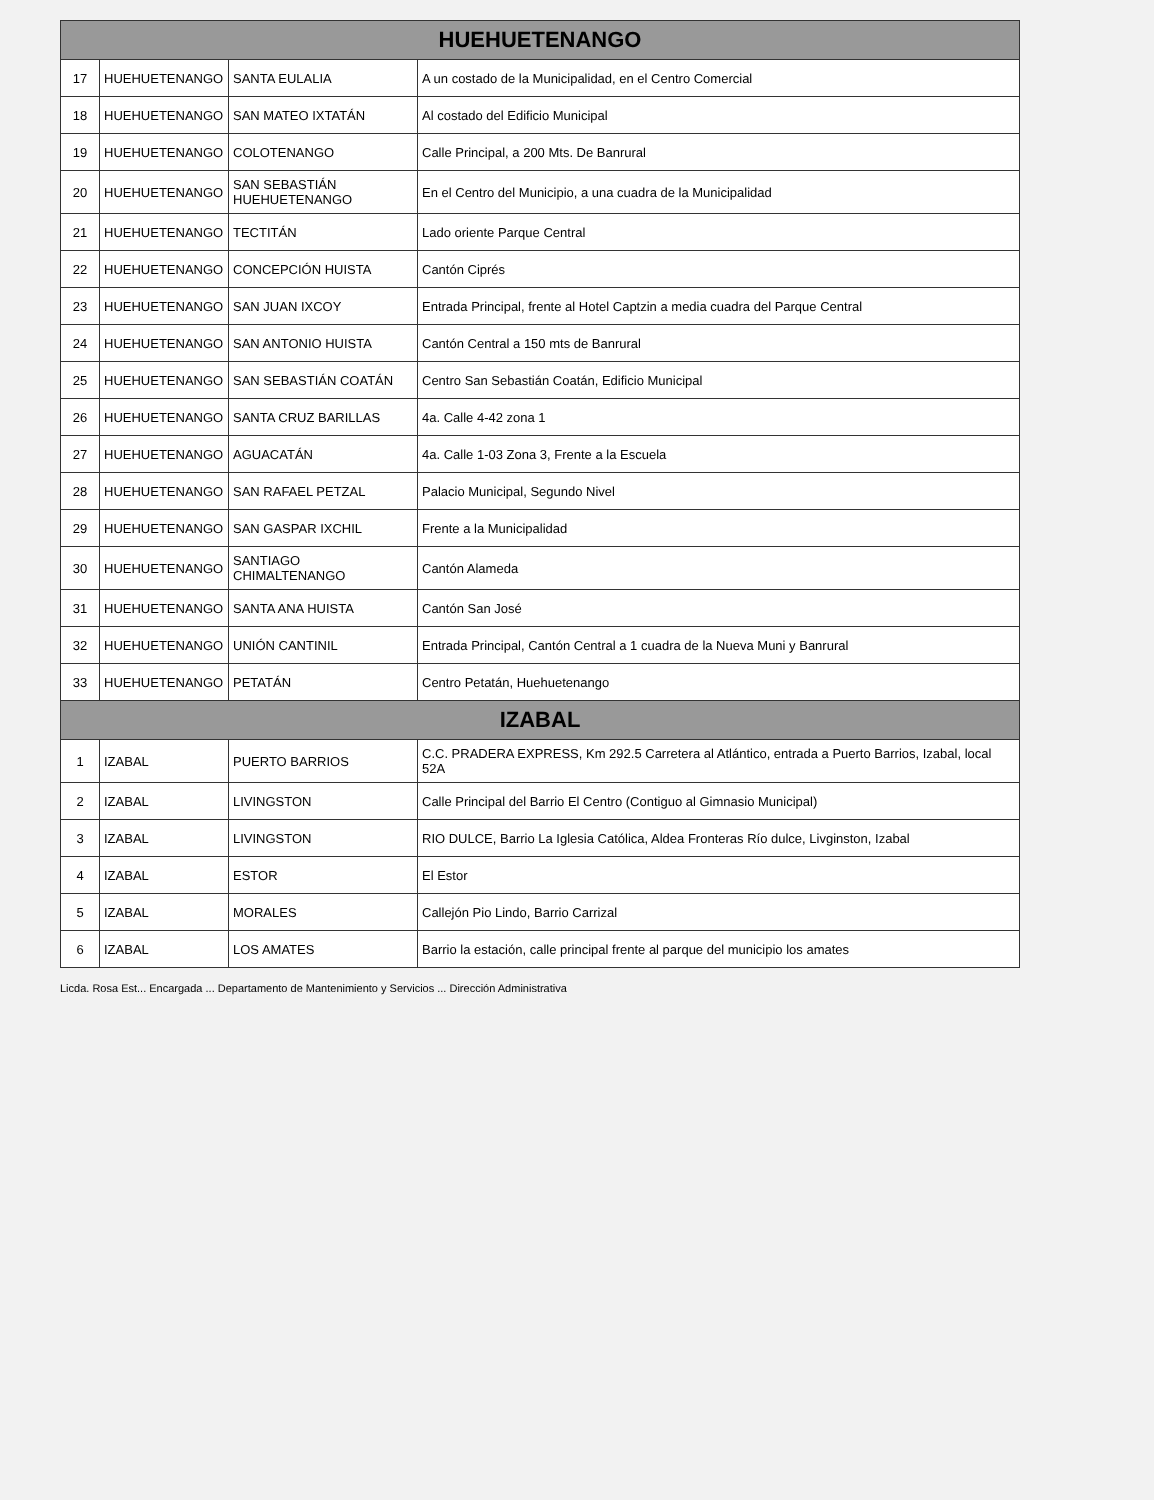| HUEHUETENANGO | | | |
| --- | --- | --- | --- |
| 17 | HUEHUETENANGO | SANTA EULALIA | A un costado de la Municipalidad, en el Centro Comercial |
| 18 | HUEHUETENANGO | SAN MATEO IXTATÁN | Al costado del Edificio Municipal |
| 19 | HUEHUETENANGO | COLOTENANGO | Calle Principal, a 200 Mts. De Banrural |
| 20 | HUEHUETENANGO | SAN SEBASTIÁN HUEHUETENANGO | En el Centro del Municipio, a una cuadra de la Municipalidad |
| 21 | HUEHUETENANGO | TECTITÁN | Lado oriente Parque Central |
| 22 | HUEHUETENANGO | CONCEPCIÓN HUISTA | Cantón Ciprés |
| 23 | HUEHUETENANGO | SAN JUAN IXCOY | Entrada Principal, frente al Hotel Captzin a media cuadra del Parque Central |
| 24 | HUEHUETENANGO | SAN ANTONIO HUISTA | Cantón Central a 150 mts de Banrural |
| 25 | HUEHUETENANGO | SAN SEBASTIÁN COATÁN | Centro San Sebastián Coatán, Edificio Municipal |
| 26 | HUEHUETENANGO | SANTA CRUZ BARILLAS | 4a. Calle 4-42 zona 1 |
| 27 | HUEHUETENANGO | AGUACATÁN | 4a. Calle 1-03 Zona 3, Frente a la Escuela |
| 28 | HUEHUETENANGO | SAN RAFAEL PETZAL | Palacio Municipal, Segundo Nivel |
| 29 | HUEHUETENANGO | SAN GASPAR IXCHIL | Frente a la Municipalidad |
| 30 | HUEHUETENANGO | SANTIAGO CHIMALTENANGO | Cantón Alameda |
| 31 | HUEHUETENANGO | SANTA ANA HUISTA | Cantón San José |
| 32 | HUEHUETENANGO | UNIÓN CANTINIL | Entrada Principal, Cantón Central a 1 cuadra de la Nueva Muni y Banrural |
| 33 | HUEHUETENANGO | PETATÁN | Centro Petatán, Huehuetenango |
| IZABAL | | | |
| 1 | IZABAL | PUERTO BARRIOS | C.C. PRADERA EXPRESS, Km 292.5 Carretera al Atlántico, entrada a Puerto Barrios, Izabal, local 52A |
| 2 | IZABAL | LIVINGSTON | Calle Principal del Barrio El Centro (Contiguo al Gimnasio Municipal) |
| 3 | IZABAL | LIVINGSTON | RIO DULCE, Barrio La Iglesia Católica, Aldea Fronteras Río dulce, Livginston, Izabal |
| 4 | IZABAL | ESTOR | El Estor |
| 5 | IZABAL | MORALES | Callejón Pio Lindo, Barrio Carrizal |
| 6 | IZABAL | LOS AMATES | Barrio la estación, calle principal frente al parque del municipio los amates |
Licda. Rosa Est... Encargada ... Departamento de Mantenimiento y Servicios ... Dirección Administrativa